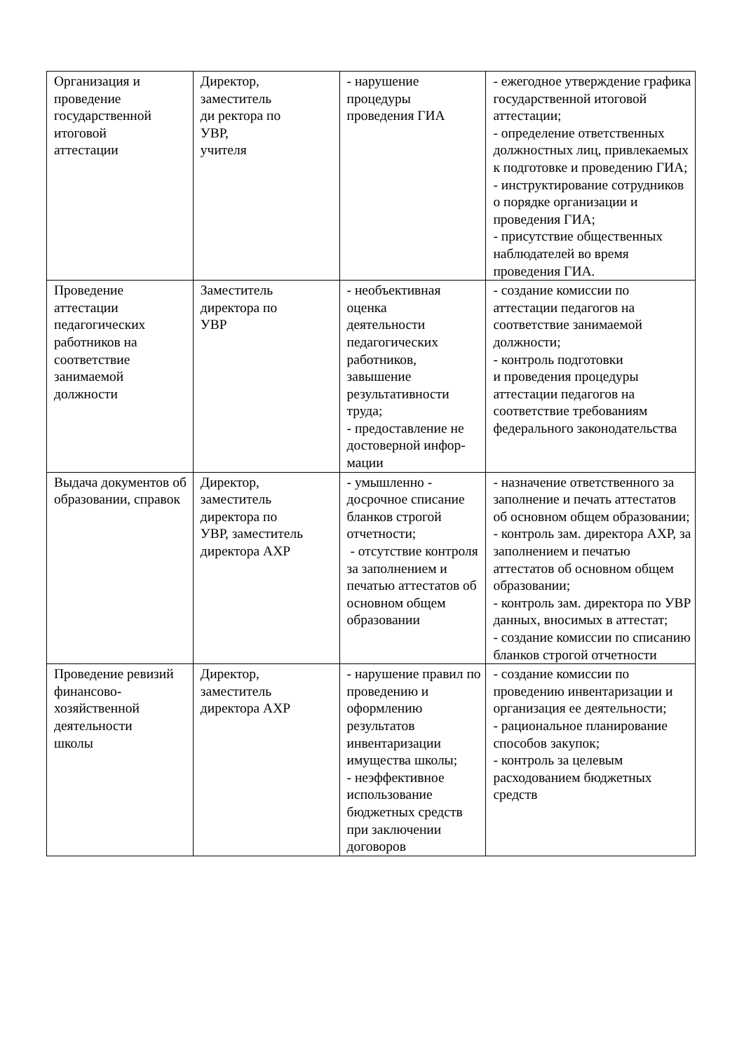| Организация и проведение государственной итоговой аттестации | Директор, заместитель ди ректора по УВР, учителя | - нарушение процедуры проведения ГИА | - ежегодное утверждение графика государственной итоговой аттестации; - определение ответственных должностных лиц, привлекаемых к подготовке и проведению ГИА; - инструктирование сотрудников о порядке организации и проведения ГИА; - присутствие общественных наблюдателей во время проведения ГИА. |
| Проведение аттестации педагогических работников на соответствие занимаемой должности | Заместитель директора по УВР | - необъективная оценка деятельности педагогических работников, завышение результативности труда; - предоставление не достоверной инфор-мации | - создание комиссии по аттестации педагогов на соответствие занимаемой должности; - контроль подготовки и проведения процедуры аттестации педагогов на соответствие требованиям федерального законодательства |
| Выдача документов об образовании, справок | Директор, заместитель директора по УВР, заместитель директора АХР | - умышленно - досрочное списание бланков строгой отчетности; - отсутствие контроля за заполнением и печатью аттестатов об основном общем образовании | - назначение ответственного за заполнение и печать аттестатов об основном общем образовании; - контроль зам. директора АХР, за заполнением и печатью аттестатов об основном общем образовании; - контроль зам. директора по УВР данных, вносимых в аттестат; - создание комиссии по списанию бланков строгой отчетности |
| Проведение ревизий финансово- хозяйственной деятельности школы | Директор, заместитель директора АХР | - нарушение правил по проведению и оформлению результатов инвентаризации имущества школы; - неэффективное использование бюджетных средств при заключении договоров | - создание комиссии по проведению инвентаризации и организация ее деятельности; - рациональное планирование способов закупок; - контроль за целевым расходованием бюджетных средств |